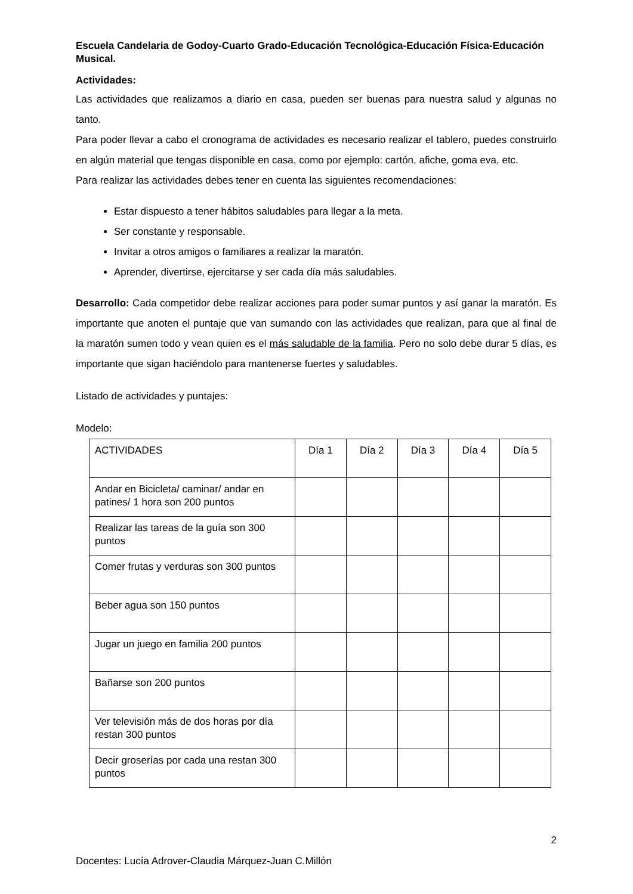Escuela Candelaria de Godoy-Cuarto Grado-Educación Tecnológica-Educación Física-Educación Musical.
Actividades:
Las actividades que realizamos a diario en casa, pueden ser buenas para nuestra salud y algunas no tanto.
Para poder llevar a cabo el cronograma de actividades es necesario realizar el tablero, puedes construirlo en algún material que tengas disponible en casa, como por ejemplo: cartón, afiche, goma eva, etc.
Para realizar las actividades debes tener en cuenta las siguientes recomendaciones:
Estar dispuesto a tener hábitos saludables para llegar a la meta.
Ser constante y responsable.
Invitar a otros amigos o familiares a realizar la maratón.
Aprender, divertirse, ejercitarse y ser cada día más saludables.
Desarrollo: Cada competidor debe realizar acciones para poder sumar puntos y así ganar la maratón. Es importante que anoten el puntaje que van sumando con las actividades que realizan, para que al final de la maratón sumen todo y vean quien es el más saludable de la familia. Pero no solo debe durar 5 días, es importante que sigan haciéndolo para mantenerse fuertes y saludables.
Listado de actividades y puntajes:
Modelo:
| ACTIVIDADES | Día 1 | Día 2 | Día 3 | Día 4 | Día 5 |
| Andar en Bicicleta/ caminar/ andar en patines/ 1 hora son 200 puntos | | | | | |
| Realizar las tareas de la guía son 300 puntos | | | | | |
| Comer frutas y verduras son 300 puntos | | | | | |
| Beber agua son 150 puntos | | | | | |
| Jugar un juego en familia 200 puntos | | | | | |
| Bañarse son 200 puntos | | | | | |
| Ver televisión más de dos horas por día restan 300 puntos | | | | | |
| Decir groserías por cada una restan 300 puntos | | | | | |
2
Docentes: Lucía Adrover-Claudia Márquez-Juan C.Millón